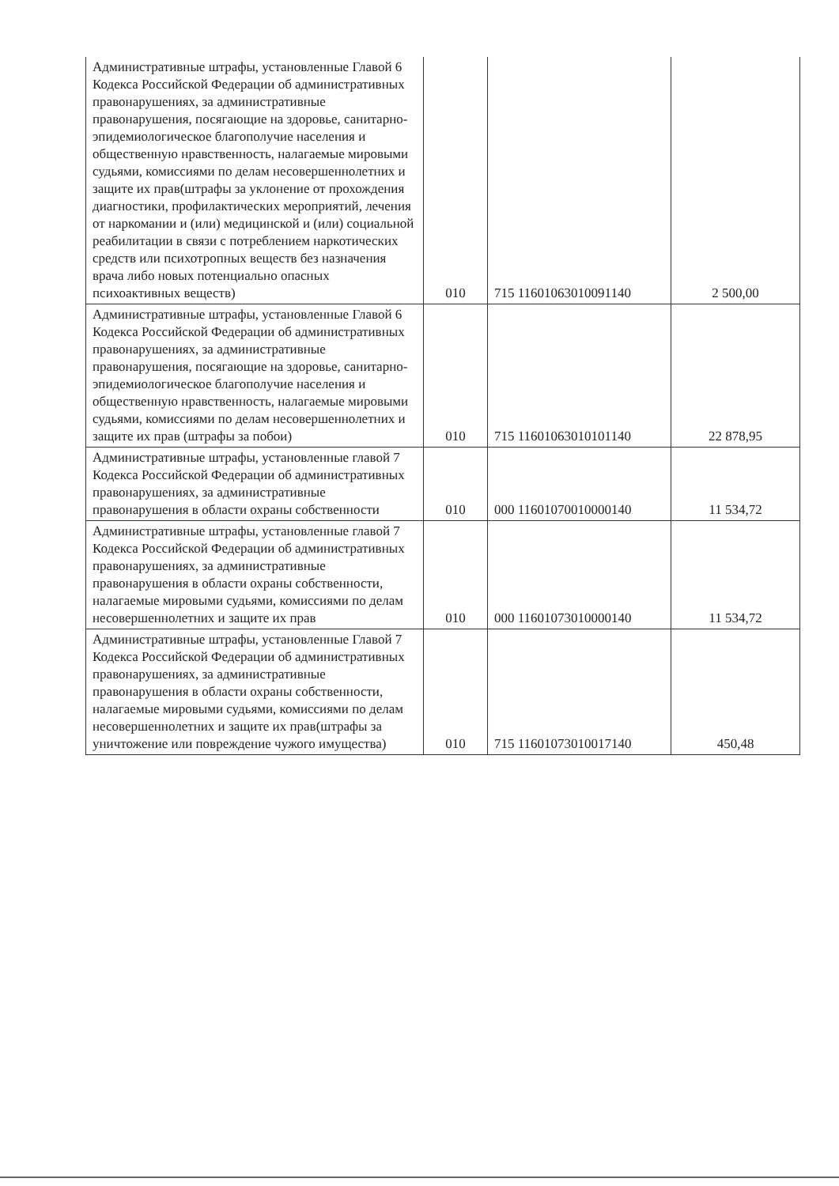| Административные штрафы, установленные Главой 6 Кодекса Российской Федерации об административных правонарушениях, за административные правонарушения, посягающие на здоровье, санитарно-эпидемиологическое благополучие населения и общественную нравственность, налагаемые мировыми судьями, комиссиями по делам несовершеннолетних и защите их прав(штрафы за уклонение от прохождения диагностики, профилактических мероприятий, лечения от наркомании и (или) медицинской и (или) социальной реабилитации в связи с потреблением наркотических средств или психотропных веществ без назначения врача либо новых потенциально опасных психоактивных веществ) | 010 | 715 11601063010091140 | 2 500,00 |
| Административные штрафы, установленные Главой 6 Кодекса Российской Федерации об административных правонарушениях, за административные правонарушения, посягающие на здоровье, санитарно-эпидемиологическое благополучие населения и общественную нравственность, налагаемые мировыми судьями, комиссиями по делам несовершеннолетних и защите их прав (штрафы за побои) | 010 | 715 11601063010101140 | 22 878,95 |
| Административные штрафы, установленные главой 7 Кодекса Российской Федерации об административных правонарушениях, за административные правонарушения в области охраны собственности | 010 | 000 11601070010000140 | 11 534,72 |
| Административные штрафы, установленные главой 7 Кодекса Российской Федерации об административных правонарушениях, за административные правонарушения в области охраны собственности, налагаемые мировыми судьями, комиссиями по делам несовершеннолетних и защите их прав | 010 | 000 11601073010000140 | 11 534,72 |
| Административные штрафы, установленные Главой 7 Кодекса Российской Федерации об административных правонарушениях, за административные правонарушения в области охраны собственности, налагаемые мировыми судьями, комиссиями по делам несовершеннолетних и защите их прав(штрафы за уничтожение или повреждение чужого имущества) | 010 | 715 11601073010017140 | 450,48 |